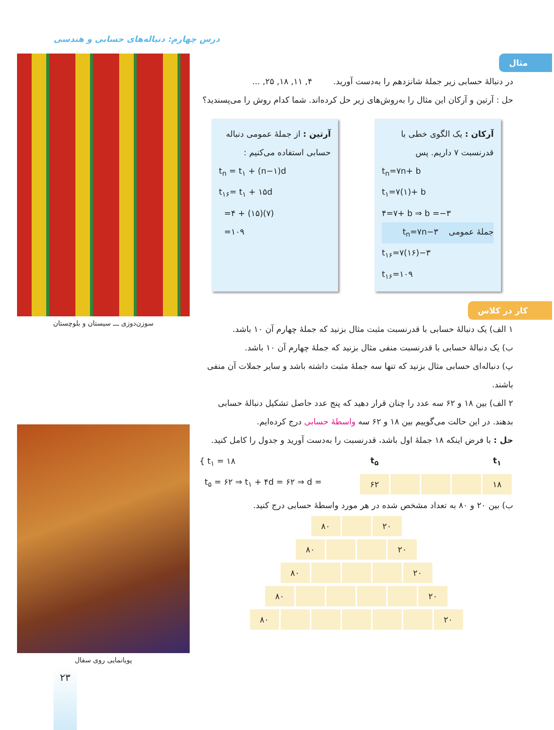درس چهارم: دنباله‌های حسابی و هندسی
سوزن‌دوزی ـــ سیستان و بلوچستان
پویانمایی روی سفال
۲۳
مثال
در دنبالهٔ حسابی زیر جملهٔ شانزدهم را به‌دست آورید. ۴, ۱۱, ۱۸, ۲۵, ...
حل : آرتین و آرکان این مثال را به‌روش‌های زیر حل کرده‌اند. شما کدام روش را می‌پسندید؟
آرکان : یک الگوی خطی با قدرنسبت ۷ داریم. پس
t<sub>n</sub>=۷n+ b
t<sub>۱</sub>=۷(۱)+ b
۴=۷+ b ⇒ b =−۳
جملهٔ عمومی t<sub>n</sub>=۷n−۳
t<sub>۱۶</sub>=۷(۱۶)−۳
t<sub>۱۶</sub>=۱۰۹
آرتین : از جملهٔ عمومی دنباله حسابی استفاده می‌کنیم :
t<sub>n</sub> = t<sub>۱</sub> + (n−۱)d
t<sub>۱۶</sub>= t<sub>۱</sub> + ۱۵d
=۴ + (۱۵)(۷)
=۱۰۹
کار در کلاس
۱ الف) یک دنبالهٔ حسابی با قدرنسبت مثبت مثال بزنید که جملهٔ چهارم آن ۱۰ باشد.
ب) یک دنبالهٔ حسابی با قدرنسبت منفی مثال بزنید که جملهٔ چهارم آن ۱۰ باشد.
پ) دنباله‌ای حسابی مثال بزنید که تنها سه جملهٔ مثبت داشته باشد و سایر جملات آن منفی باشند.
۲ الف) بین ۱۸ و ۶۲ سه عدد را چنان قرار دهید که پنج عدد حاصل تشکیل دنبالهٔ حسابی بدهند. در این حالت می‌گوییم بین ۱۸ و ۶۲ سه واسطهٔ حسابی درج کرده‌ایم.
حل : با فرض اینکه ۱۸ جملهٔ اول باشد، قدرنسبت را به‌دست آورید و جدول را کامل کنید.
| t<sub>۱</sub> | | | | t<sub>۵</sub> |
| --- | --- | --- | --- | --- |
| ۱۸ | | | | ۶۲ |
{ t<sub>۱</sub> = ۱۸
t<sub>۵</sub> = ۶۲ ⇒ t<sub>۱</sub> + ۴d = ۶۲ ⇒ d =
ب) بین ۲۰ و ۸۰ به تعداد مشخص شده در هر مورد واسطهٔ حسابی درج کنید.
| ۲۰ | | ۸۰ |
| ۲۰ | | | ۸۰ |
| ۲۰ | | | | ۸۰ |
| ۲۰ | | | | | ۸۰ |
| ۲۰ | | | | | | ۸۰ |